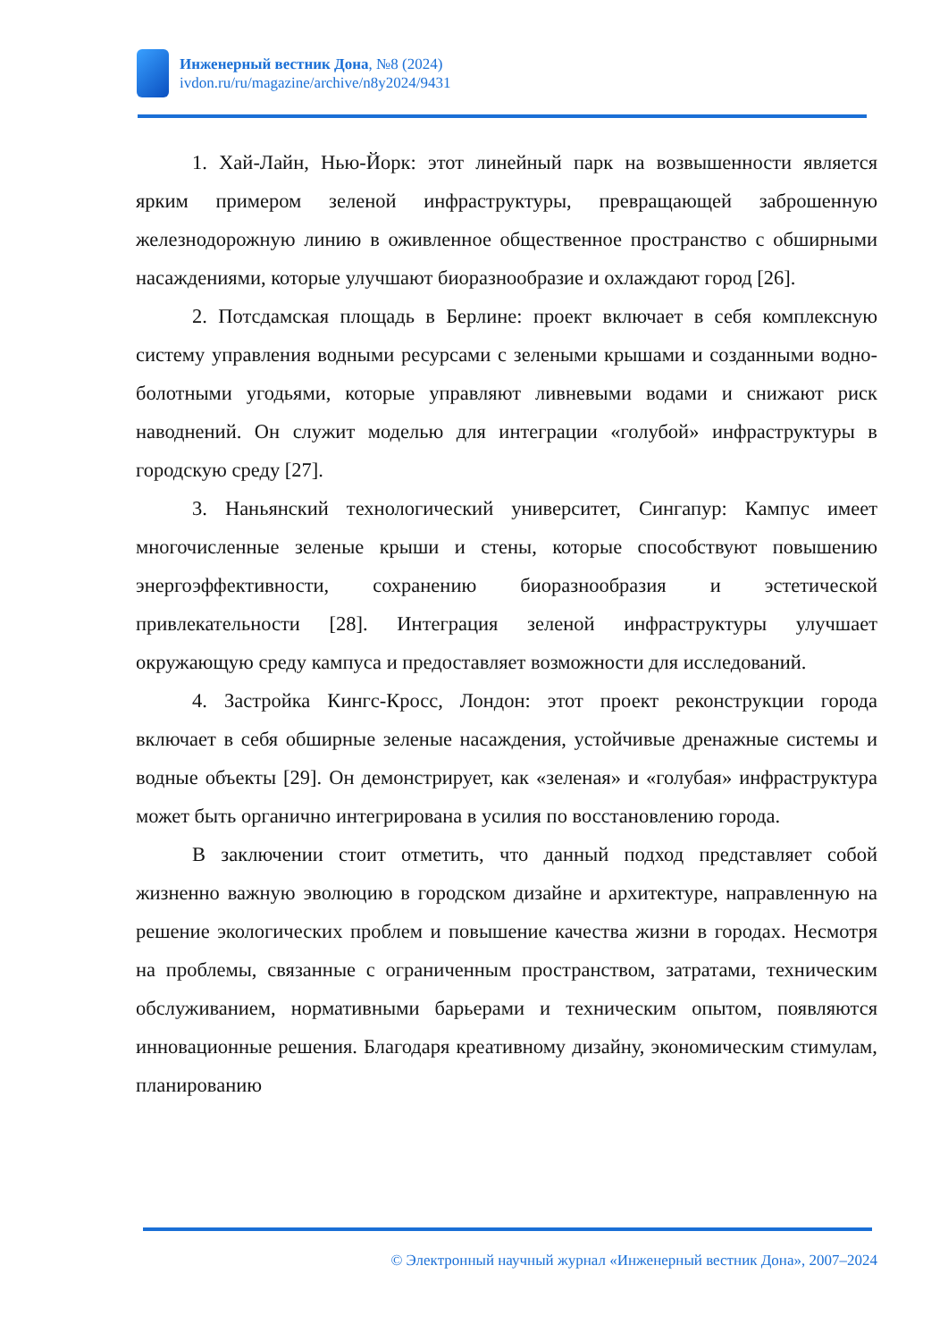Инженерный вестник Дона, №8 (2024)
ivdon.ru/ru/magazine/archive/n8y2024/9431
1. Хай-Лайн, Нью-Йорк: этот линейный парк на возвышенности является ярким примером зеленой инфраструктуры, превращающей заброшенную железнодорожную линию в оживленное общественное пространство с обширными насаждениями, которые улучшают биоразнообразие и охлаждают город [26].
2. Потсдамская площадь в Берлине: проект включает в себя комплексную систему управления водными ресурсами с зелеными крышами и созданными водно-болотными угодьями, которые управляют ливневыми водами и снижают риск наводнений. Он служит моделью для интеграции «голубой» инфраструктуры в городскую среду [27].
3. Наньянский технологический университет, Сингапур: Кампус имеет многочисленные зеленые крыши и стены, которые способствуют повышению энергоэффективности, сохранению биоразнообразия и эстетической привлекательности [28]. Интеграция зеленой инфраструктуры улучшает окружающую среду кампуса и предоставляет возможности для исследований.
4. Застройка Кингс-Кросс, Лондон: этот проект реконструкции города включает в себя обширные зеленые насаждения, устойчивые дренажные системы и водные объекты [29]. Он демонстрирует, как «зеленая» и «голубая» инфраструктура может быть органично интегрирована в усилия по восстановлению города.
В заключении стоит отметить, что данный подход представляет собой жизненно важную эволюцию в городском дизайне и архитектуре, направленную на решение экологических проблем и повышение качества жизни в городах. Несмотря на проблемы, связанные с ограниченным пространством, затратами, техническим обслуживанием, нормативными барьерами и техническим опытом, появляются инновационные решения. Благодаря креативному дизайну, экономическим стимулам, планированию
© Электронный научный журнал «Инженерный вестник Дона», 2007–2024